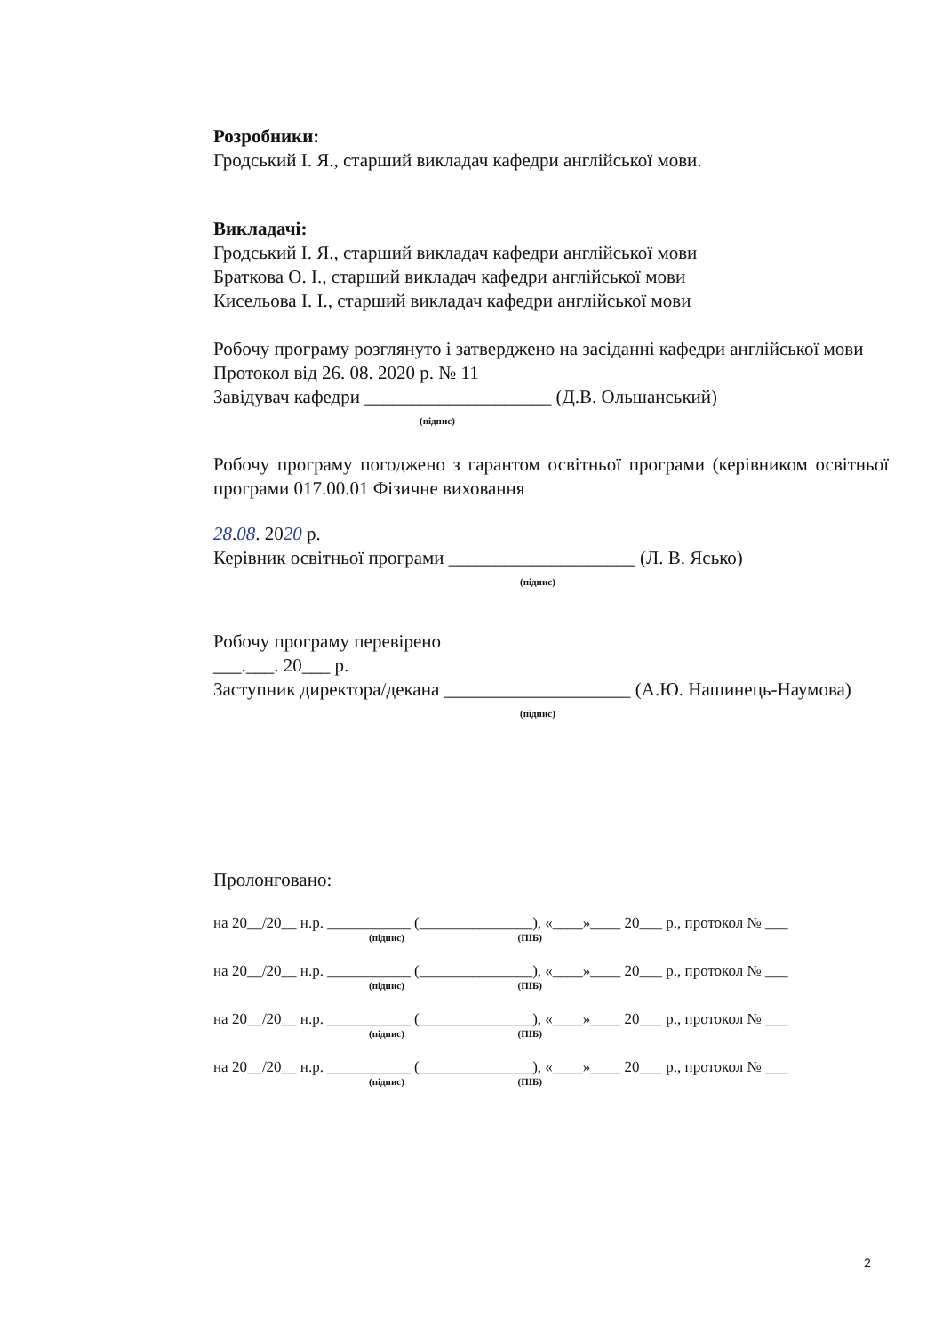Розробники:
Гродський І. Я., старший викладач кафедри англійської мови.
Викладачі:
Гродський І. Я., старший викладач кафедри англійської мови
Браткова О. І., старший викладач кафедри англійської мови
Кисельова І. І., старший викладач кафедри англійської мови
Робочу програму розглянуто і затверджено на засіданні кафедри англійської мови
Протокол від 26. 08. 2020 р. № 11
Завідувач кафедри ____________________ (Д.В. Ольшанський)
(підпис)
Робочу програму погоджено з гарантом освітньої програми (керівником освітньої програми 017.00.01 Фізичне виховання
28.08. 2020 р.
Керівник освітньої програми ____________________ (Л. В. Ясько)
(підпис)
Робочу програму перевірено
___.___. 20___ р.
Заступник директора/декана ____________________ (А.Ю. Нашинець-Наумова)
(підпис)
Пролонговано:
на 20__/20__ н.р. ___________ (_______________), «____»____ 20___ р., протокол № ___
(підпис) (ПІБ)
на 20__/20__ н.р. ___________ (_______________), «____»____ 20___ р., протокол № ___
(підпис) (ПІБ)
на 20__/20__ н.р. ___________ (_______________), «____»____ 20___ р., протокол № ___
(підпис) (ПІБ)
на 20__/20__ н.р. ___________ (_______________), «____»____ 20___ р., протокол № ___
(підпис) (ПІБ)
2